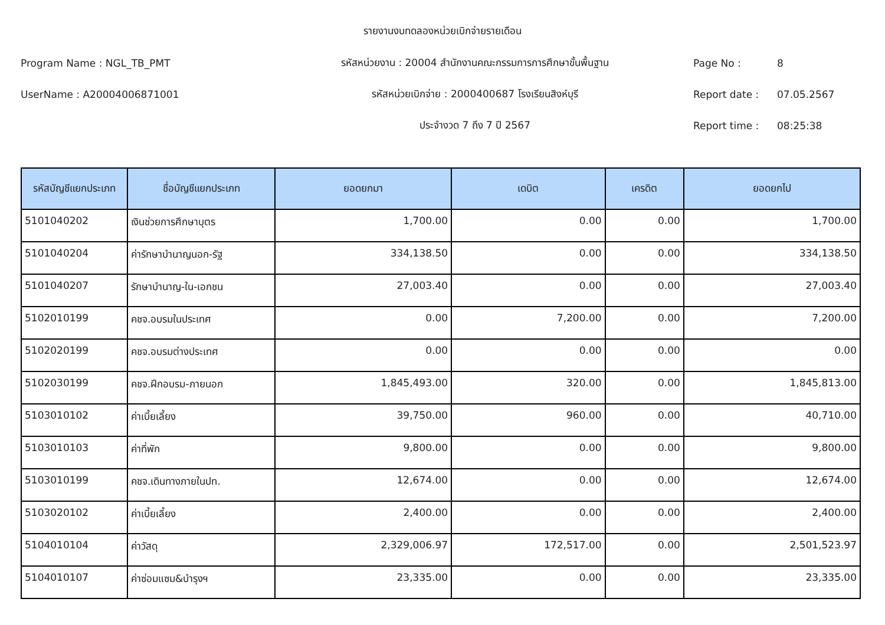รายงานงบทดลองหน่วยเบิกจ่ายรายเดือน
Program Name : NGL_TB_PMT รหัสหน่วยงาน : 20004 สำนักงานคณะกรรมการการศึกษาขั้นพื้นฐาน Page No : 8
UserName : A20004006871001 รหัสหน่วยเบิกจ่าย : 2000400687 โรงเรียนสิงห์บุรี Report date : 07.05.2567
ประจำงวด 7 ถึง 7 ปี 2567 Report time : 08:25:38
| รหัสบัญชีแยกประเภท | ชื่อบัญชีแยกประเภท | ยอดยกมา | เดบิต | เครดิต | ยอดยกไป |
| --- | --- | --- | --- | --- | --- |
| 5101040202 | เงินช่วยการศึกษาบุตร | 1,700.00 | 0.00 | 0.00 | 1,700.00 |
| 5101040204 | ค่ารักษาบำนาญนอก-รัฐ | 334,138.50 | 0.00 | 0.00 | 334,138.50 |
| 5101040207 | รักษาบำนาญ-ใน-เอกชน | 27,003.40 | 0.00 | 0.00 | 27,003.40 |
| 5102010199 | คชจ.อบรมในประเทศ | 0.00 | 7,200.00 | 0.00 | 7,200.00 |
| 5102020199 | คชจ.อบรมต่างประเทศ | 0.00 | 0.00 | 0.00 | 0.00 |
| 5102030199 | คชจ.ฝึกอบรม-ภายนอก | 1,845,493.00 | 320.00 | 0.00 | 1,845,813.00 |
| 5103010102 | ค่าเบี้ยเลี้ยง | 39,750.00 | 960.00 | 0.00 | 40,710.00 |
| 5103010103 | ค่าที่พัก | 9,800.00 | 0.00 | 0.00 | 9,800.00 |
| 5103010199 | คชจ.เดินทางภายในปท. | 12,674.00 | 0.00 | 0.00 | 12,674.00 |
| 5103020102 | ค่าเบี้ยเลี้ยง | 2,400.00 | 0.00 | 0.00 | 2,400.00 |
| 5104010104 | ค่าวัสดุ | 2,329,006.97 | 172,517.00 | 0.00 | 2,501,523.97 |
| 5104010107 | ค่าซ่อมแซม&บำรุงฯ | 23,335.00 | 0.00 | 0.00 | 23,335.00 |